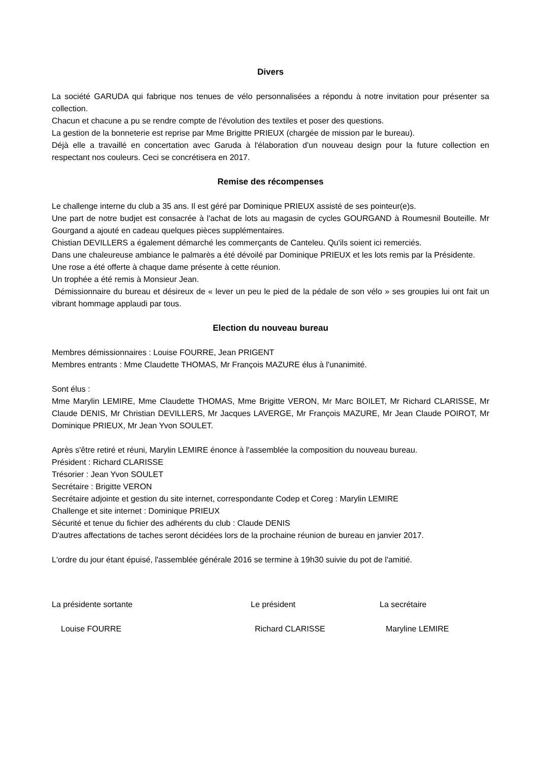Divers
La société GARUDA qui fabrique nos tenues de vélo personnalisées a répondu à notre invitation pour présenter sa collection.
Chacun et chacune a pu se rendre compte de l'évolution des textiles et poser des questions.
La gestion de la bonneterie est reprise par Mme Brigitte PRIEUX (chargée de mission par le bureau).
Déjà elle a travaillé en concertation avec Garuda à l'élaboration d'un nouveau design pour la future collection en respectant nos couleurs. Ceci se concrétisera en 2017.
Remise des récompenses
Le challenge interne du club a 35 ans. Il est géré par Dominique PRIEUX assisté de ses pointeur(e)s.
Une part de notre budjet est consacrée à l'achat de lots au magasin de cycles GOURGAND à Roumesnil Bouteille. Mr Gourgand a ajouté en cadeau quelques pièces supplémentaires.
Chistian DEVILLERS a également démarché les commerçants de Canteleu. Qu'ils soient ici remerciés.
Dans une chaleureuse ambiance le palmarès a été dévoilé par Dominique PRIEUX et les lots remis par la Présidente.
Une rose a été offerte à chaque dame présente à cette réunion.
Un trophée a été remis à Monsieur Jean.
Démissionnaire du bureau et désireux de « lever un peu le pied de la pédale de son vélo » ses groupies lui ont fait un vibrant hommage applaudi par tous.
Election du nouveau bureau
Membres démissionnaires : Louise FOURRE, Jean PRIGENT
Membres entrants : Mme Claudette THOMAS, Mr François MAZURE élus à l'unanimité.
Sont élus :
Mme Marylin LEMIRE, Mme Claudette THOMAS, Mme Brigitte VERON, Mr Marc BOILET, Mr Richard CLARISSE, Mr Claude DENIS, Mr Christian DEVILLERS, Mr Jacques LAVERGE, Mr François MAZURE, Mr Jean Claude POIROT, Mr Dominique PRIEUX, Mr Jean Yvon SOULET.
Après s'être retiré et réuni, Marylin LEMIRE énonce à l'assemblée la composition du nouveau bureau.
Président : Richard CLARISSE
Trésorier : Jean Yvon SOULET
Secrétaire : Brigitte VERON
Secrétaire adjointe et gestion du site internet, correspondante Codep et Coreg : Marylin LEMIRE
Challenge et site internet : Dominique PRIEUX
Sécurité et tenue du fichier des adhérents du club : Claude DENIS
D'autres affectations de taches seront décidées lors de la prochaine réunion de bureau en janvier 2017.
L'ordre du jour étant épuisé, l'assemblée générale 2016 se termine à 19h30 suivie du pot de l'amitié.
La présidente sortante
Louise FOURRE
Le président
Richard CLARISSE
La secrétaire
Maryline LEMIRE